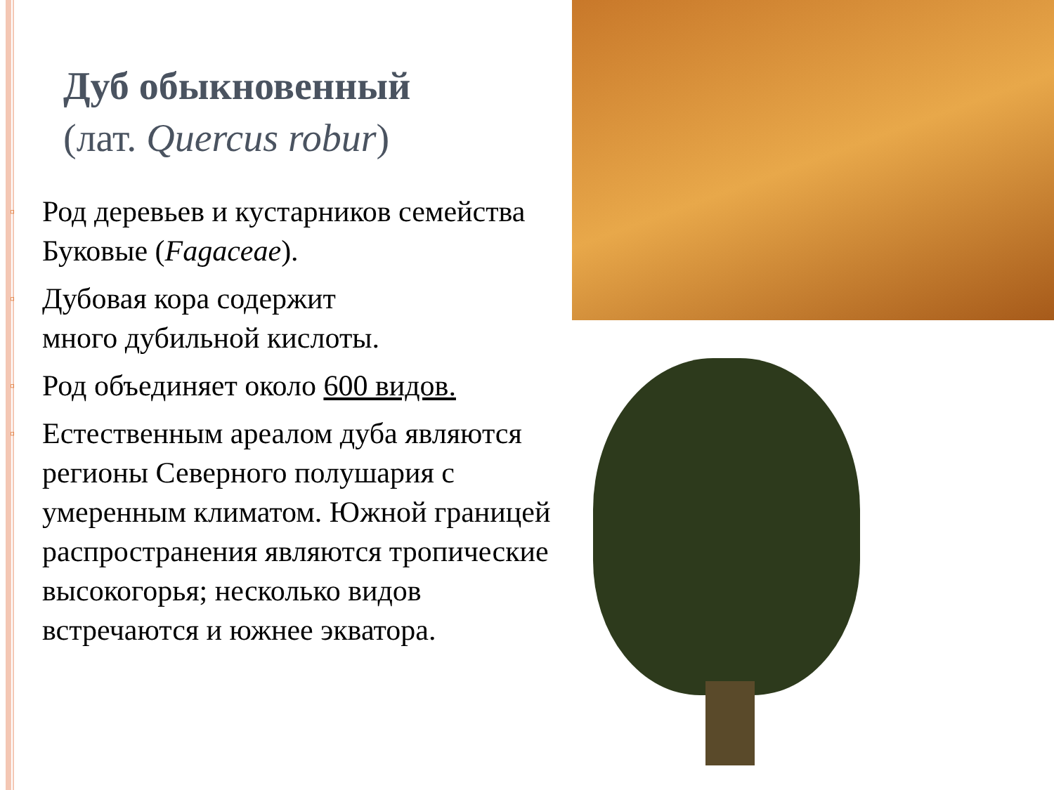Дуб обыкновенный
(лат. Quercus robur)
▫ Род деревьев и кустарников се­мейства Буковые (Fagaceae).
▫ Дубовая кора содержит
много дубильной кислоты.
▫ Род объединяет около 600 видов.
▫ Естественным ареалом дуба являются регионы Северного полушария с умеренным климатом. Южной границей распространения являются тропические высоко­горья; несколько видов встречаются и южнее экватора.